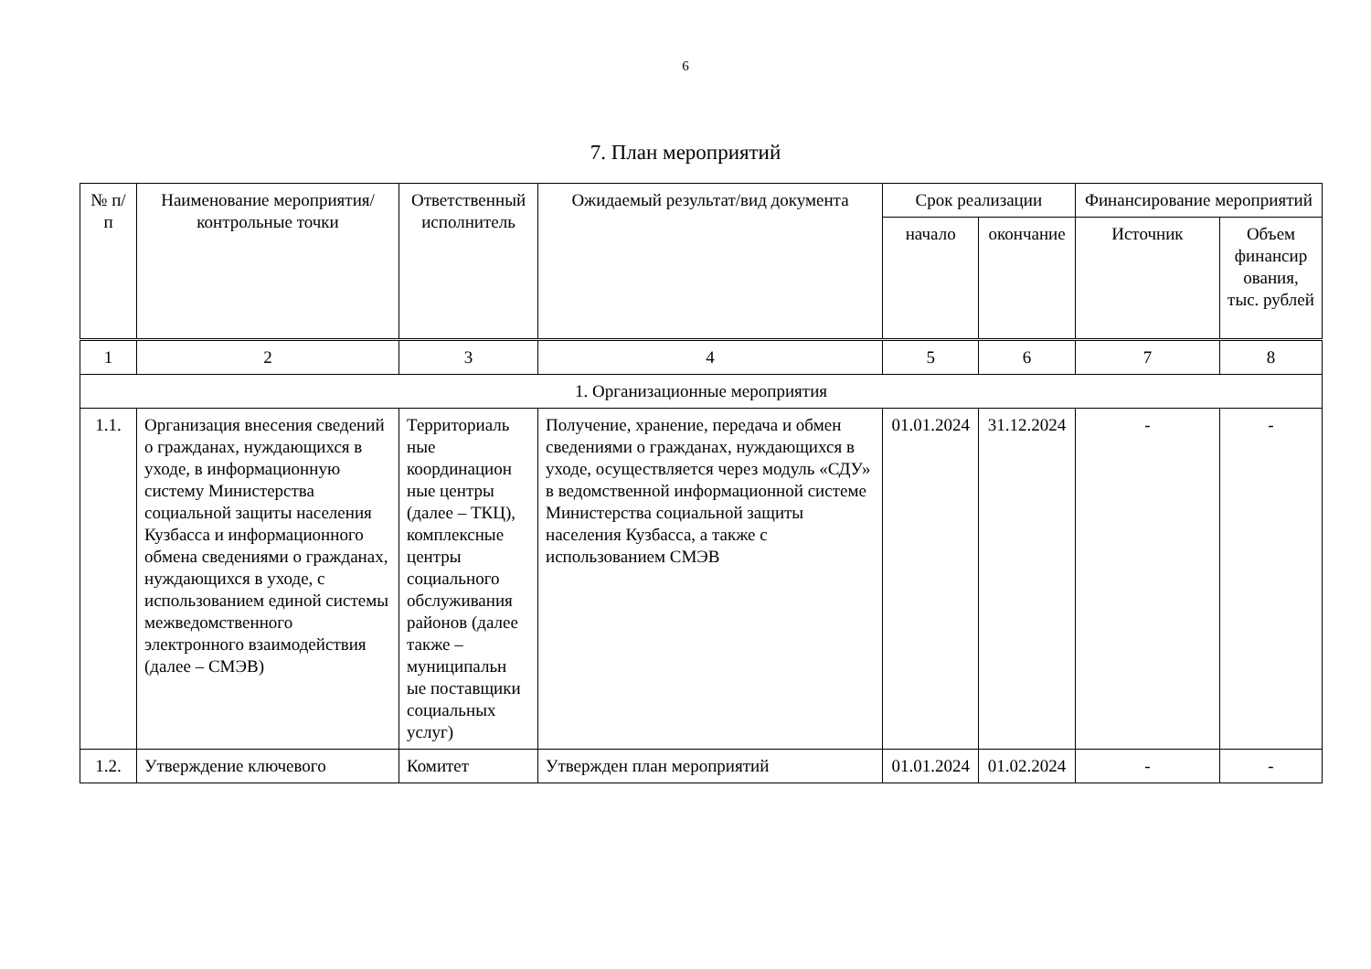6
7. План мероприятий
| № п/п | Наименование мероприятия/ контрольные точки | Ответственный исполнитель | Ожидаемый результат/вид документа | Срок реализации | | Финансирование мероприятий | |
| --- | --- | --- | --- | --- | --- | --- | --- |
| | | | | начало | окончание | Источник | Объем финансир ования, тыс. рублей |
| 1 | 2 | 3 | 4 | 5 | 6 | 7 | 8 |
| 1. Организационные мероприятия | | | | | | | |
| 1.1. | Организация внесения сведений о гражданах, нуждающихся в уходе, в информационную систему Министерства социальной защиты населения Кузбасса и информационного обмена сведениями о гражданах, нуждающихся в уходе, с использованием единой системы межведомственного электронного взаимодействия (далее – СМЭВ) | Территориаль ные координацион ные центры (далее – ТКЦ), комплексные центры социального обслуживания районов (далее также – муниципальн ые поставщики социальных услуг) | Получение, хранение, передача и обмен сведениями о гражданах, нуждающихся в уходе, осуществляется через модуль «СДУ» в ведомственной информационной системе Министерства социальной защиты населения Кузбасса, а также с использованием СМЭВ | 01.01.2024 | 31.12.2024 | - | - |
| 1.2. | Утверждение ключевого | Комитет | Утвержден план мероприятий | 01.01.2024 | 01.02.2024 | - | - |